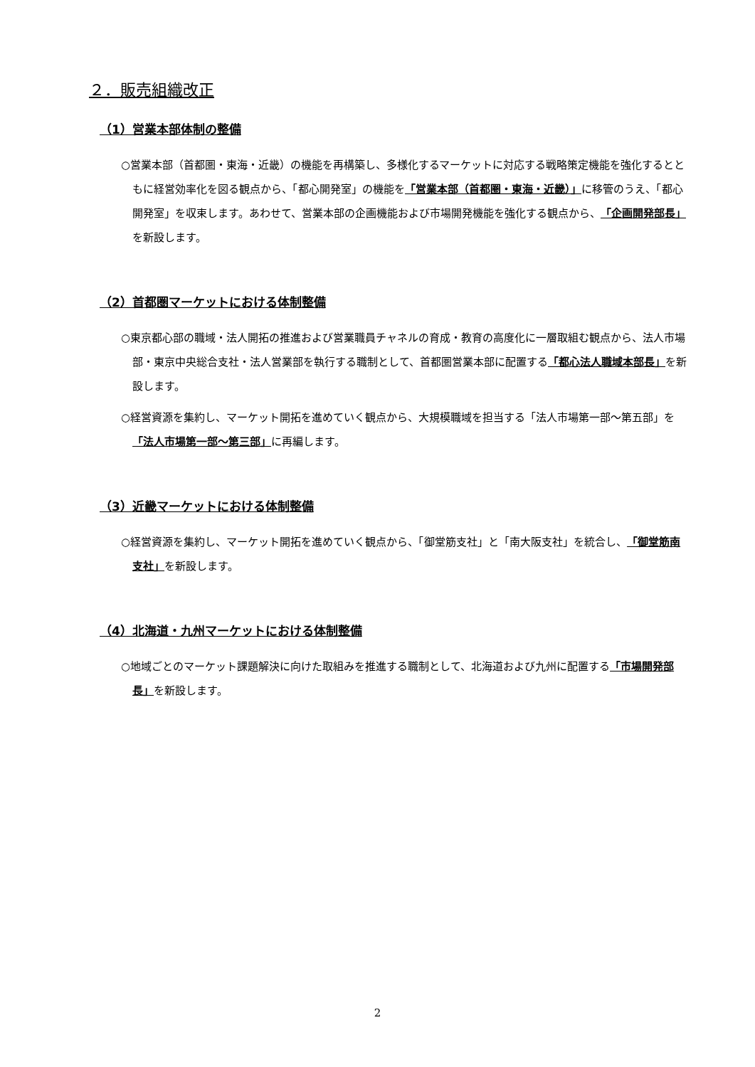２．販売組織改正
（1）営業本部体制の整備
○営業本部（首都圏・東海・近畿）の機能を再構築し、多様化するマーケットに対応する戦略策定機能を強化するとともに経営効率化を図る観点から、「都心開発室」の機能を「営業本部（首都圏・東海・近畿）」に移管のうえ、「都心開発室」を収束します。あわせて、営業本部の企画機能および市場開発機能を強化する観点から、「企画開発部長」を新設します。
（2）首都圏マーケットにおける体制整備
○東京都心部の職域・法人開拓の推進および営業職員チャネルの育成・教育の高度化に一層取組む観点から、法人市場部・東京中央総合支社・法人営業部を執行する職制として、首都圏営業本部に配置する「都心法人職域本部長」を新設します。
○経営資源を集約し、マーケット開拓を進めていく観点から、大規模職域を担当する「法人市場第一部～第五部」を「法人市場第一部～第三部」に再編します。
（3）近畿マーケットにおける体制整備
○経営資源を集約し、マーケット開拓を進めていく観点から、「御堂筋支社」と「南大阪支社」を統合し、「御堂筋南支社」を新設します。
（4）北海道・九州マーケットにおける体制整備
○地域ごとのマーケット課題解決に向けた取組みを推進する職制として、北海道および九州に配置する「市場開発部長」を新設します。
2